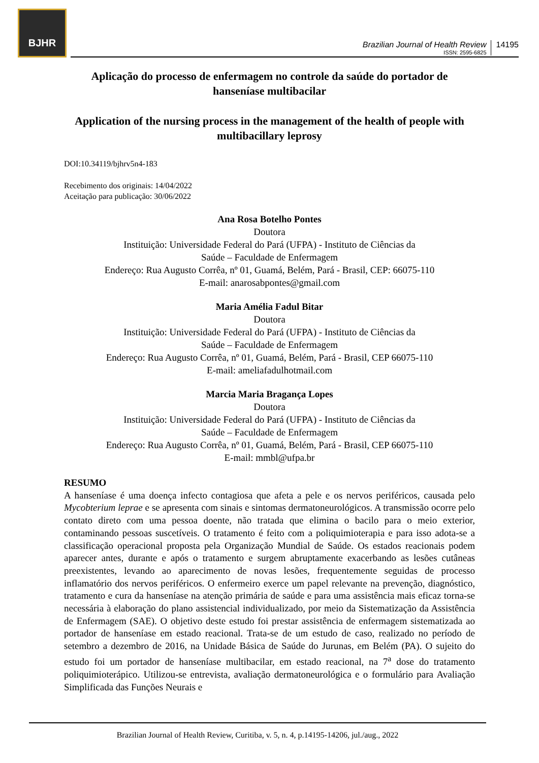BJHR
Brazilian Journal of Health Review
ISSN: 2595-6825
14195
Aplicação do processo de enfermagem no controle da saúde do portador de hanseníase multibacilar
Application of the nursing process in the management of the health of people with multibacillary leprosy
DOI:10.34119/bjhrv5n4-183
Recebimento dos originais: 14/04/2022
Aceitação para publicação: 30/06/2022
Ana Rosa Botelho Pontes
Doutora
Instituição: Universidade Federal do Pará (UFPA) - Instituto de Ciências da
Saúde – Faculdade de Enfermagem
Endereço: Rua Augusto Corrêa, nº 01, Guamá, Belém, Pará - Brasil, CEP: 66075-110
E-mail: anarosabpontes@gmail.com
Maria Amélia Fadul Bitar
Doutora
Instituição: Universidade Federal do Pará (UFPA) - Instituto de Ciências da
Saúde – Faculdade de Enfermagem
Endereço: Rua Augusto Corrêa, nº 01, Guamá, Belém, Pará - Brasil, CEP 66075-110
E-mail: ameliafadulhotmail.com
Marcia Maria Bragança Lopes
Doutora
Instituição: Universidade Federal do Pará (UFPA) - Instituto de Ciências da
Saúde – Faculdade de Enfermagem
Endereço: Rua Augusto Corrêa, nº 01, Guamá, Belém, Pará - Brasil, CEP 66075-110
E-mail: mmbl@ufpa.br
RESUMO
A hanseníase é uma doença infecto contagiosa que afeta a pele e os nervos periféricos, causada pelo Mycobterium leprae e se apresenta com sinais e sintomas dermatoneurológicos. A transmissão ocorre pelo contato direto com uma pessoa doente, não tratada que elimina o bacilo para o meio exterior, contaminando pessoas suscetíveis. O tratamento é feito com a poliquimioterapia e para isso adota-se a classificação operacional proposta pela Organização Mundial de Saúde. Os estados reacionais podem aparecer antes, durante e após o tratamento e surgem abruptamente exacerbando as lesões cutâneas preexistentes, levando ao aparecimento de novas lesões, frequentemente seguidas de processo inflamatório dos nervos periféricos. O enfermeiro exerce um papel relevante na prevenção, diagnóstico, tratamento e cura da hanseníase na atenção primária de saúde e para uma assistência mais eficaz torna-se necessária à elaboração do plano assistencial individualizado, por meio da Sistematização da Assistência de Enfermagem (SAE). O objetivo deste estudo foi prestar assistência de enfermagem sistematizada ao portador de hanseníase em estado reacional. Trata-se de um estudo de caso, realizado no período de setembro a dezembro de 2016, na Unidade Básica de Saúde do Jurunas, em Belém (PA). O sujeito do estudo foi um portador de hanseníase multibacilar, em estado reacional, na 7<sup>a</sup> dose do tratamento poliquimioterápico. Utilizou-se entrevista, avaliação dermatoneurológica e o formulário para Avaliação Simplificada das Funções Neurais e
Brazilian Journal of Health Review, Curitiba, v. 5, n. 4, p.14195-14206, jul./aug., 2022